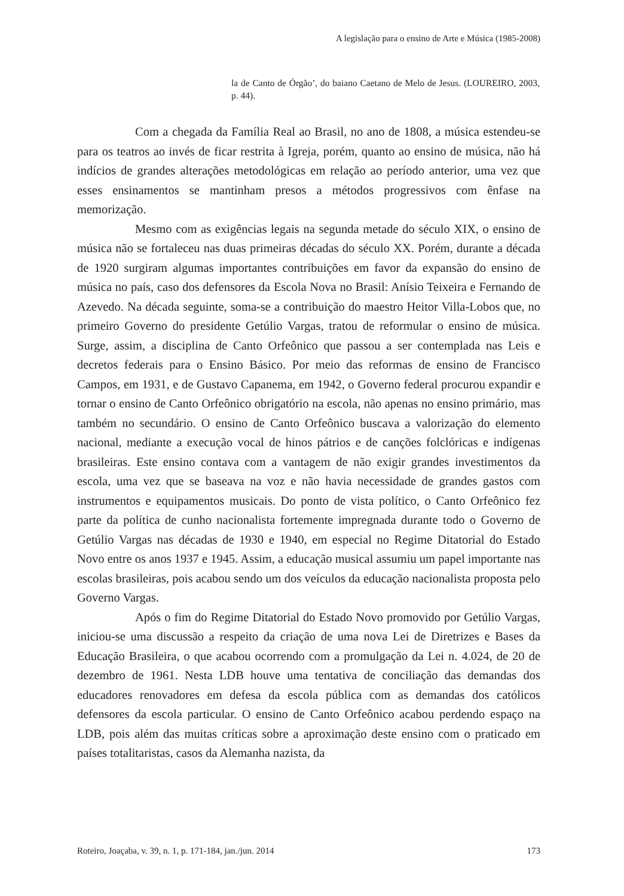A legislação para o ensino de Arte e Música (1985-2008)
la de Canto de Órgão’, do baiano Caetano de Melo de Jesus. (LOUREIRO, 2003, p. 44).
Com a chegada da Família Real ao Brasil, no ano de 1808, a música estendeu-se para os teatros ao invés de ficar restrita à Igreja, porém, quanto ao ensino de música, não há indícios de grandes alterações metodológicas em relação ao período anterior, uma vez que esses ensinamentos se mantinham presos a métodos progressivos com ênfase na memorização.
Mesmo com as exigências legais na segunda metade do século XIX, o ensino de música não se fortaleceu nas duas primeiras décadas do século XX. Porém, durante a década de 1920 surgiram algumas importantes contribuições em favor da expansão do ensino de música no país, caso dos defensores da Escola Nova no Brasil: Anísio Teixeira e Fernando de Azevedo. Na década seguinte, soma-se a contribuição do maestro Heitor Villa-Lobos que, no primeiro Governo do presidente Getúlio Vargas, tratou de reformular o ensino de música. Surge, assim, a disciplina de Canto Orfeônico que passou a ser contemplada nas Leis e decretos federais para o Ensino Básico. Por meio das reformas de ensino de Francisco Campos, em 1931, e de Gustavo Capanema, em 1942, o Governo federal procurou expandir e tornar o ensino de Canto Orfeônico obrigatório na escola, não apenas no ensino primário, mas também no secundário. O ensino de Canto Orfeônico buscava a valorização do elemento nacional, mediante a execução vocal de hinos pátrios e de canções folclóricas e indígenas brasileiras. Este ensino contava com a vantagem de não exigir grandes investimentos da escola, uma vez que se baseava na voz e não havia necessidade de grandes gastos com instrumentos e equipamentos musicais. Do ponto de vista político, o Canto Orfeônico fez parte da política de cunho nacionalista fortemente impregnada durante todo o Governo de Getúlio Vargas nas décadas de 1930 e 1940, em especial no Regime Ditatorial do Estado Novo entre os anos 1937 e 1945. Assim, a educação musical assumiu um papel importante nas escolas brasileiras, pois acabou sendo um dos veículos da educação nacionalista proposta pelo Governo Vargas.
Após o fim do Regime Ditatorial do Estado Novo promovido por Getúlio Vargas, iniciou-se uma discussão a respeito da criação de uma nova Lei de Diretrizes e Bases da Educação Brasileira, o que acabou ocorrendo com a promulgação da Lei n. 4.024, de 20 de dezembro de 1961. Nesta LDB houve uma tentativa de conciliação das demandas dos educadores renovadores em defesa da escola pública com as demandas dos católicos defensores da escola particular. O ensino de Canto Orfeônico acabou perdendo espaço na LDB, pois além das muitas críticas sobre a aproximação deste ensino com o praticado em países totalitaristas, casos da Alemanha nazista, da
Roteiro, Joaçaba, v. 39, n. 1, p. 171-184, jan./jun. 2014 173